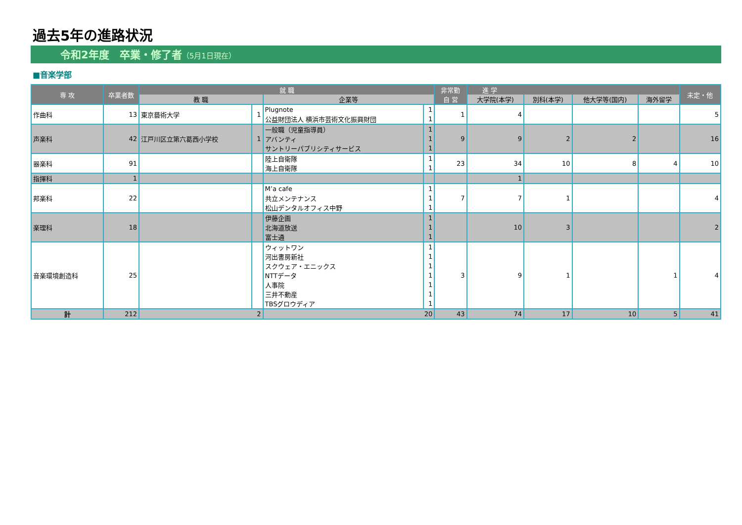過去5年の進路状況
令和2年度　卒業・修了者（5月1日現在）
■音楽学部
| 専 攻 | 卒業者数 | 就 職 | | | | 非常勤 | 進 学 | | | | 未定・他 |
| --- | --- | --- | --- | --- | --- | --- | --- | --- | --- | --- | --- |
| | | 教 職 | | 企業等 | | 自 営 | 大学院(本学) | 別科(本学) | 他大学等(国内) | 海外留学 | |
| 作曲科 | 13 | 東京藝術大学 | 1 | Plugnote | 1 | 1 | 4 | | | | 5 |
| | | | | 公益財団法人 横浜市芸術文化振興財団 | 1 | | | | | | |
| 声楽科 | 42 | 江戸川区立第六葛西小学校 | 1 | 一般職（児童指導員） | 1 | 9 | 9 | 2 | 2 | | 16 |
| | | | | アバンティ | 1 | | | | | | |
| | | | | サントリーパブリシティサービス | 1 | | | | | | |
| 器楽科 | 91 | | | 陸上自衛隊 | 1 | 23 | 34 | 10 | 8 | 4 | 10 |
| | | | | 海上自衛隊 | 1 | | | | | | |
| 指揮科 | 1 | | | | | | 1 | | | | |
| 邦楽科 | 22 | | | M’a cafe | 1 | 7 | 7 | 1 | | | 4 |
| | | | | 共立メンテナンス | 1 | | | | | | |
| | | | | 松山デンタルオフィス中野 | 1 | | | | | | |
| 楽理科 | 18 | | | 伊藤企画 | 1 | | 10 | 3 | | | 2 |
| | | | | 北海道放送 | 1 | | | | | | |
| | | | | 富士通 | 1 | | | | | | |
| 音楽環境創造科 | 25 | | | ウィットワン | 1 | 3 | 9 | 1 | | 1 | 4 |
| | | | | 河出書房新社 | 1 | | | | | | |
| | | | | スクウェア・エニックス | 1 | | | | | | |
| | | | | NTTデータ | 1 | | | | | | |
| | | | | 人事院 | 1 | | | | | | |
| | | | | 三井不動産 | 1 | | | | | | |
| | | | | TBSグロウディア | 1 | | | | | | |
| 計 | 212 | 2 | | 20 | | 43 | 74 | 17 | 10 | 5 | 41 |